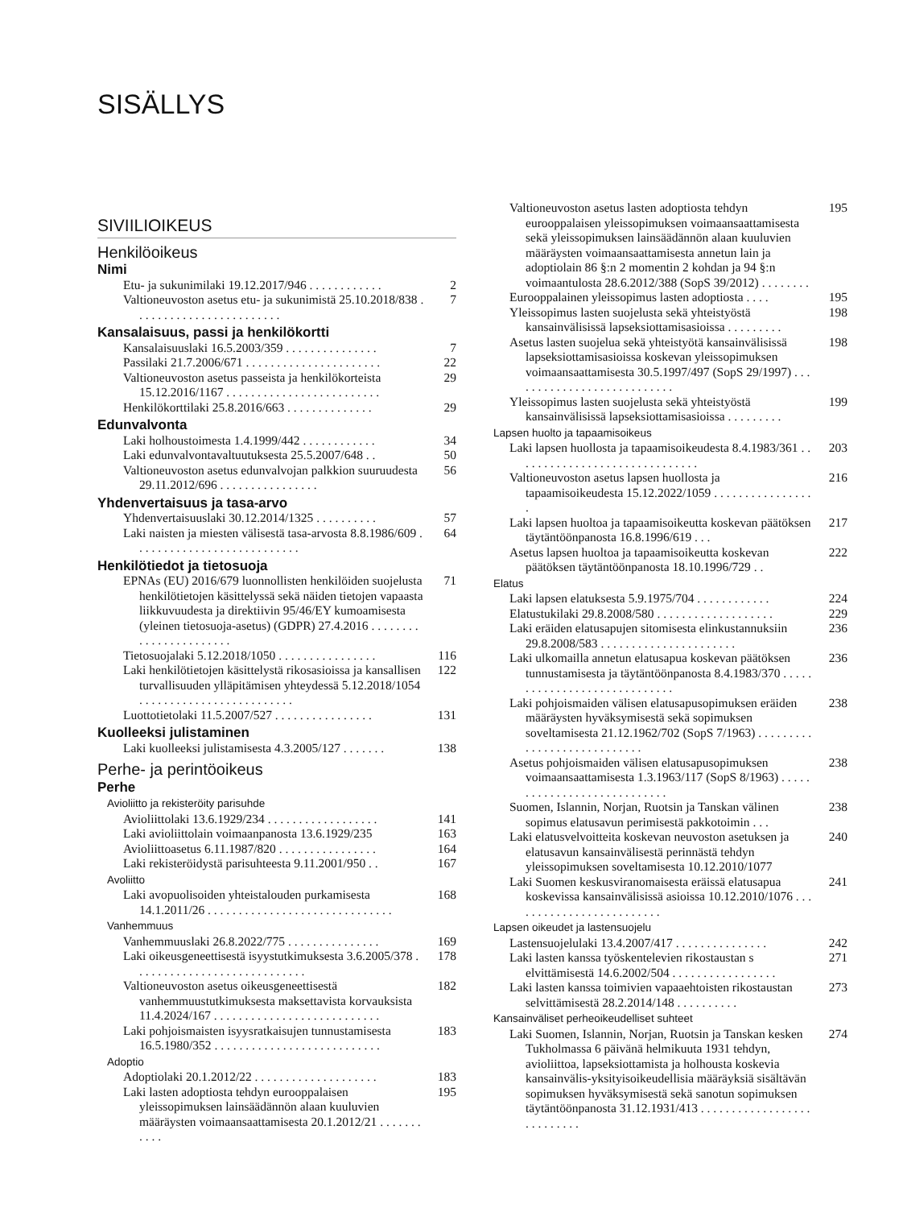SISÄLLYS
SIVIILIOIKEUS
Henkilöoikeus
Nimi
Etu- ja sukunimilaki 19.12.2017/946 . . . . . . . . . . . . 2
Valtioneuvoston asetus etu- ja sukunimistä 25.10.2018/838 . . . . . . . . . . . . . . . . . . . . . . . . 7
Kansalaisuus, passi ja henkilökortti
Kansalaisuuslaki 16.5.2003/359 . . . . . . . . . . . . . . . 7
Passilaki 21.7.2006/671 . . . . . . . . . . . . . . . . . . . . . . 22
Valtioneuvoston asetus passeista ja henkilökorteista 15.12.2016/1167 . . . . . . . . . . . . . . . . . . . . . . . . . 29
Henkilökorttilaki 25.8.2016/663 . . . . . . . . . . . . . . 29
Edunvalvonta
Laki holhoustoimesta 1.4.1999/442 . . . . . . . . . . . . 34
Laki edunvalvontavaltuutuksesta 25.5.2007/648 . . 50
Valtioneuvoston asetus edunvalvojan palkkion suuruudesta 29.11.2012/696 . . . . . . . . . . . . . . . . 56
Yhdenvertaisuus ja tasa-arvo
Yhdenvertaisuuslaki 30.12.2014/1325 . . . . . . . . . . 57
Laki naisten ja miesten välisestä tasa-arvosta 8.8.1986/609 . . . . . . . . . . . . . . . . . . . . . . . . . . . 64
Henkilötiedot ja tietosuoja
EPNAs (EU) 2016/679 luonnollisten henkilöiden suojelusta henkilötietojen käsittelyssä sekä näiden tietojen vapaasta liikkuvuudesta ja direktiivin 95/46/EY kumoamisesta (yleinen tietosuoja-asetus) (GDPR) 27.4.2016 . . . . . . . . . . . . . . . . . . . . . . . 71
Tietosuojalaki 5.12.2018/1050 . . . . . . . . . . . . . . . . 116
Laki henkilötietojen käsittelystä rikosasioissa ja kansallisen turvallisuuden ylläpitämisen yhteydessä 5.12.2018/1054 . . . . . . . . . . . . . . . . . . . . . . . . . 122
Luottotietolaki 11.5.2007/527 . . . . . . . . . . . . . . . . 131
Kuolleeksi julistaminen
Laki kuolleeksi julistamisesta 4.3.2005/127 . . . . . . . 138
Perhe- ja perintöoikeus
Perhe
Avioliitto ja rekisteröity parisuhde
Avioliittolaki 13.6.1929/234 . . . . . . . . . . . . . . . . . . 141
Laki avioliittolain voimaanpanosta 13.6.1929/235 163
Avioliittoasetus 6.11.1987/820 . . . . . . . . . . . . . . . . 164
Laki rekisteröidystä parisuhteesta 9.11.2001/950 . . 167
Avoliitto
Laki avopuolisoiden yhteistalouden purkamisesta 14.1.2011/26 . . . . . . . . . . . . . . . . . . . . . . . . . . . . . . 168
Vanhemmuus
Vanhemmuuslaki 26.8.2022/775 . . . . . . . . . . . . . . . 169
Laki oikeusgeneettisestä isyystutkimuksesta 3.6.2005/378 . . . . . . . . . . . . . . . . . . . . . . . . . . . . 178
Valtioneuvoston asetus oikeusgeneettisestä vanhemmuustutkimuksesta maksettavista korvauksista 11.4.2024/167 . . . . . . . . . . . . . . . . . . . . . . . . . . . 182
Laki pohjoismaisten isyysratkaisujen tunnustamisesta 16.5.1980/352 . . . . . . . . . . . . . . . . . . . . . . . . . . . 183
Adoptio
Adoptiolaki 20.1.2012/22 . . . . . . . . . . . . . . . . . . . . 183
Laki lasten adoptiosta tehdyn eurooppalaisen yleissopimuksen lainsäädännön alaan kuuluvien määräysten voimaansaattamisesta 20.1.2012/21 . . . . . . . . . . . 195
Valtioneuvoston asetus lasten adoptiosta tehdyn eurooppalaisen yleissopimuksen voimaansaattamisesta sekä yleissopimuksen lainsäädännön alaan kuuluvien määräysten voimaansaattamisesta annetun lain ja adoptiolain 86 §:n 2 momentin 2 kohdan ja 94 §:n voimaantulosta 28.6.2012/388 (SopS 39/2012) . . . . . . . . 195
Eurooppalainen yleissopimus lasten adoptiosta . . . . 195
Yleissopimus lasten suojelusta sekä yhteistyöstä kansainvälisissä lapseksiottamisasioissa . . . . . . . . . 198
Asetus lasten suojelua sekä yhteistyötä kansainvälisissä lapseksiottamisasioissa koskevan yleissopimuksen voimaansaattamisesta 30.5.1997/497 (SopS 29/1997) . . . . . . . . . . . . . . . . . . . . . . . . . . . 198
Yleissopimus lasten suojelusta sekä yhteistyöstä kansainvälisissä lapseksiottamisasioissa . . . . . . . . . 199
Lapsen huolto ja tapaamisoikeus
Laki lapsen huollosta ja tapaamisoikeudesta 8.4.1983/361 . . . . . . . . . . . . . . . . . . . . . . . . . . . . . . 203
Valtioneuvoston asetus lapsen huollosta ja tapaamisoikeudesta 15.12.2022/1059 . . . . . . . . . . . . . . . . . 216
Laki lapsen huoltoa ja tapaamisoikeutta koskevan päätöksen täytäntöönpanosta 16.8.1996/619 . . . 217
Asetus lapsen huoltoa ja tapaamisoikeutta koskevan päätöksen täytäntöönpanosta 18.10.1996/729 . . 222
Elatus
Laki lapsen elatuksesta 5.9.1975/704 . . . . . . . . . . . . 224
Elatustukilaki 29.8.2008/580 . . . . . . . . . . . . . . . . . . . 229
Laki eräiden elatusapujen sitomisesta elinkustannuksiin 29.8.2008/583 . . . . . . . . . . . . . . . . . . . . . . 236
Laki ulkomailla annetun elatusapua koskevan päätöksen tunnustamisesta ja täytäntöönpanosta 8.4.1983/370 . . . . . . . . . . . . . . . . . . . . . . . . . . . . . 236
Laki pohjoismaiden välisen elatusapusopimuksen eräiden määräysten hyväksymisestä sekä sopimuksen soveltamisesta 21.12.1962/702 (SopS 7/1963) . . . . . . . . . . . . . . . . . . . . . . . . . . . . 238
Asetus pohjoismaiden välisen elatusapusopimuksen voimaansaattamisesta 1.3.1963/117 (SopS 8/1963) . . . . . . . . . . . . . . . . . . . . . . . . . . . . 238
Suomen, Islannin, Norjan, Ruotsin ja Tanskan välinen sopimus elatusavun perimisestä pakkotoimin . . . 238
Laki elatusvelvoitteita koskevan neuvoston asetuksen ja elatusavun kansainvälisestä perinnästä tehdyn yleissopimuksen soveltamisesta 10.12.2010/1077 240
Laki Suomen keskusviranomaisesta eräissä elatusapua koskevissa kansainvälisissä asioissa 10.12.2010/1076 . . . . . . . . . . . . . . . . . . . . . . . . . 241
Lapsen oikeudet ja lastensuojelu
Lastensuojelulaki 13.4.2007/417 . . . . . . . . . . . . . . . 242
Laki lasten kanssa työskentelevien rikostaustan s elvittämisestä 14.6.2002/504 . . . . . . . . . . . . . . . . . 271
Laki lasten kanssa toimivien vapaaehtoisten rikostaustan selvittämisestä 28.2.2014/148 . . . . . . . . . . 273
Kansainväliset perheoikeudelliset suhteet
Laki Suomen, Islannin, Norjan, Ruotsin ja Tanskan kesken Tukholmassa 6 päivänä helmikuuta 1931 tehdyn, avioliittoa, lapseksiottamista ja holhousta koskevia kansainvälis-yksityisoikeudellisia määräyksiä sisältävän sopimuksen hyväksymisestä sekä sanotun sopimuksen täytäntöönpanosta 31.12.1931/413 . . . . . . . . . . . . . . . . . . . . . . . . . . . 274